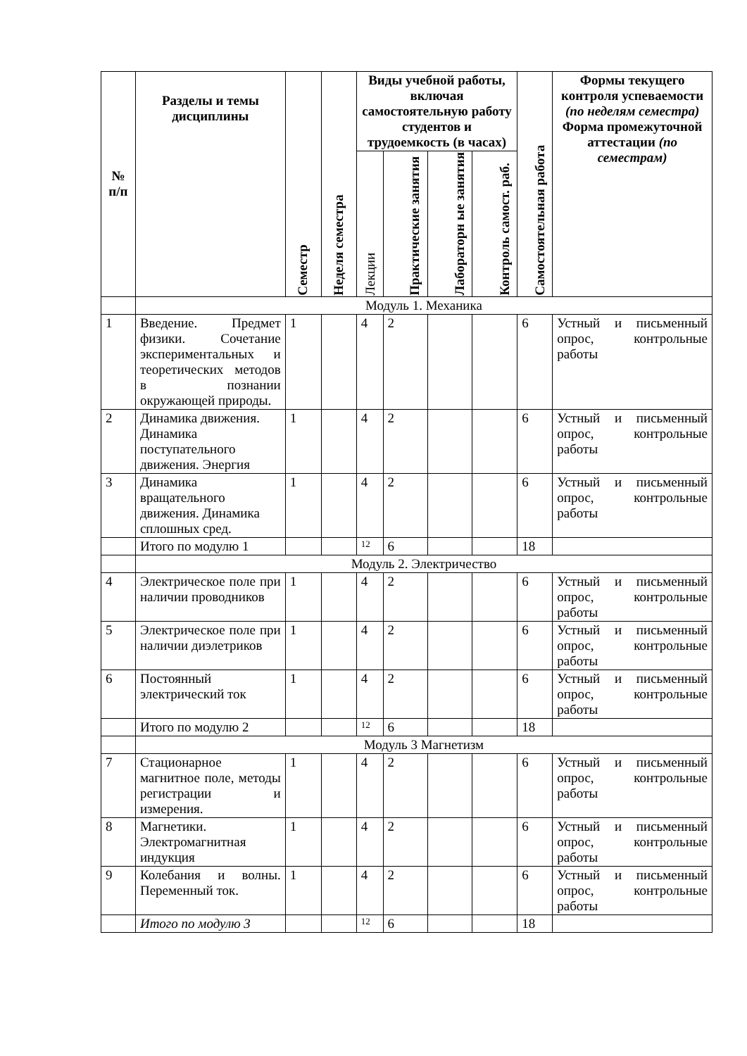| № п/п | Разделы и темы дисциплины | Семестр | Неделя семестра | Виды учебной работы, включая самостоятельную работу студентов и трудоемкость (в часах) | | | | Самостоятельная работа | Формы текущего контроля успеваемости (по неделям семестра) Форма промежуточной аттестации (по семестрам) |
| --- | --- | --- | --- | --- | --- | --- | --- | --- | --- |
| | | | | Лекции | Практические занятия | Лабораторн ые занятия | Контроль самост. раб. | | |
| | Модуль 1. Механика | | | | | | | | |
| 1 | Введение. Предмет физики. Сочетание экспериментальных и теоретических методов в познании окружающей природы. | 1 | | 4 | 2 | | | 6 | Устный и письменный опрос, контрольные работы |
| 2 | Динамика движения. Динамика поступательного движения. Энергия | 1 | | 4 | 2 | | | 6 | Устный и письменный опрос, контрольные работы |
| 3 | Динамика вращательного движения. Динамика сплошных сред. | 1 | | 4 | 2 | | | 6 | Устный и письменный опрос, контрольные работы |
| | Итого по модулю 1 | | | 12 | 6 | | | 18 | |
| | Модуль 2. Электричество | | | | | | | | |
| 4 | Электрическое поле при наличии проводников | 1 | | 4 | 2 | | | 6 | Устный и письменный опрос, контрольные работы |
| 5 | Электрическое поле при наличии диэлетриков | 1 | | 4 | 2 | | | 6 | Устный и письменный опрос, контрольные работы |
| 6 | Постоянный электрический ток | 1 | | 4 | 2 | | | 6 | Устный и письменный опрос, контрольные работы |
| | Итого по модулю 2 | | | 12 | 6 | | | 18 | |
| | Модуль 3 Магнетизм | | | | | | | | |
| 7 | Стационарное магнитное поле, методы регистрации и измерения. | 1 | | 4 | 2 | | | 6 | Устный и письменный опрос, контрольные работы |
| 8 | Магнетики. Электромагнитная индукция | 1 | | 4 | 2 | | | 6 | Устный и письменный опрос, контрольные работы |
| 9 | Колебания и волны. Переменный ток. | 1 | | 4 | 2 | | | 6 | Устный и письменный опрос, контрольные работы |
| | Итого по модулю 3 | | | 12 | 6 | | | 18 | |